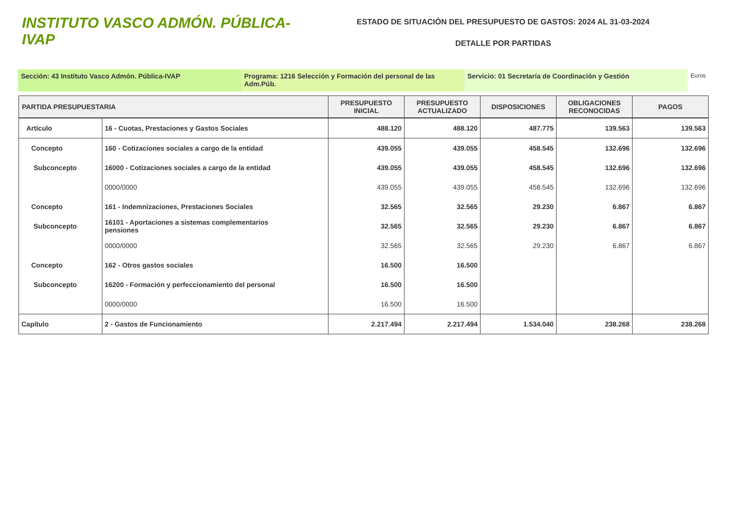INSTITUTO VASCO ADMÓN. PÚBLICA-IVAP
ESTADO DE SITUACIÓN DEL PRESUPUESTO DE GASTOS: 2024 AL 31-03-2024
DETALLE POR PARTIDAS
Sección: 43 Instituto Vasco Admón. Pública-IVAP Programa: 1216 Selección y Formación del personal de las Adm.Púb.
Servicio: 01 Secretaría de Coordinación y Gestión
Euros
| PARTIDA PRESUPUESTARIA | | PRESUPUESTO INICIAL | PRESUPUESTO ACTUALIZADO | DISPOSICIONES | OBLIGACIONES RECONOCIDAS | PAGOS |
| --- | --- | --- | --- | --- | --- | --- |
| Artículo | 16 - Cuotas, Prestaciones y Gastos Sociales | 488.120 | 488.120 | 487.775 | 139.563 | 139.563 |
| Concepto | 160 - Cotizaciones sociales a cargo de la entidad | 439.055 | 439.055 | 458.545 | 132.696 | 132.696 |
| Subconcepto | 16000 - Cotizaciones sociales a cargo de la entidad | 439.055 | 439.055 | 458.545 | 132.696 | 132.696 |
| | 0000/0000 | 439.055 | 439.055 | 458.545 | 132.696 | 132.696 |
| Concepto | 161 - Indemnizaciones, Prestaciones Sociales | 32.565 | 32.565 | 29.230 | 6.867 | 6.867 |
| Subconcepto | 16101 - Aportaciones a sistemas complementarios pensiones | 32.565 | 32.565 | 29.230 | 6.867 | 6.867 |
| | 0000/0000 | 32.565 | 32.565 | 29.230 | 6.867 | 6.867 |
| Concepto | 162 - Otros gastos sociales | 16.500 | 16.500 | | | |
| Subconcepto | 16200 - Formación y perfeccionamiento del personal | 16.500 | 16.500 | | | |
| | 0000/0000 | 16.500 | 16.500 | | | |
| Capítulo | 2 - Gastos de Funcionamiento | 2.217.494 | 2.217.494 | 1.534.040 | 238.268 | 238.268 |